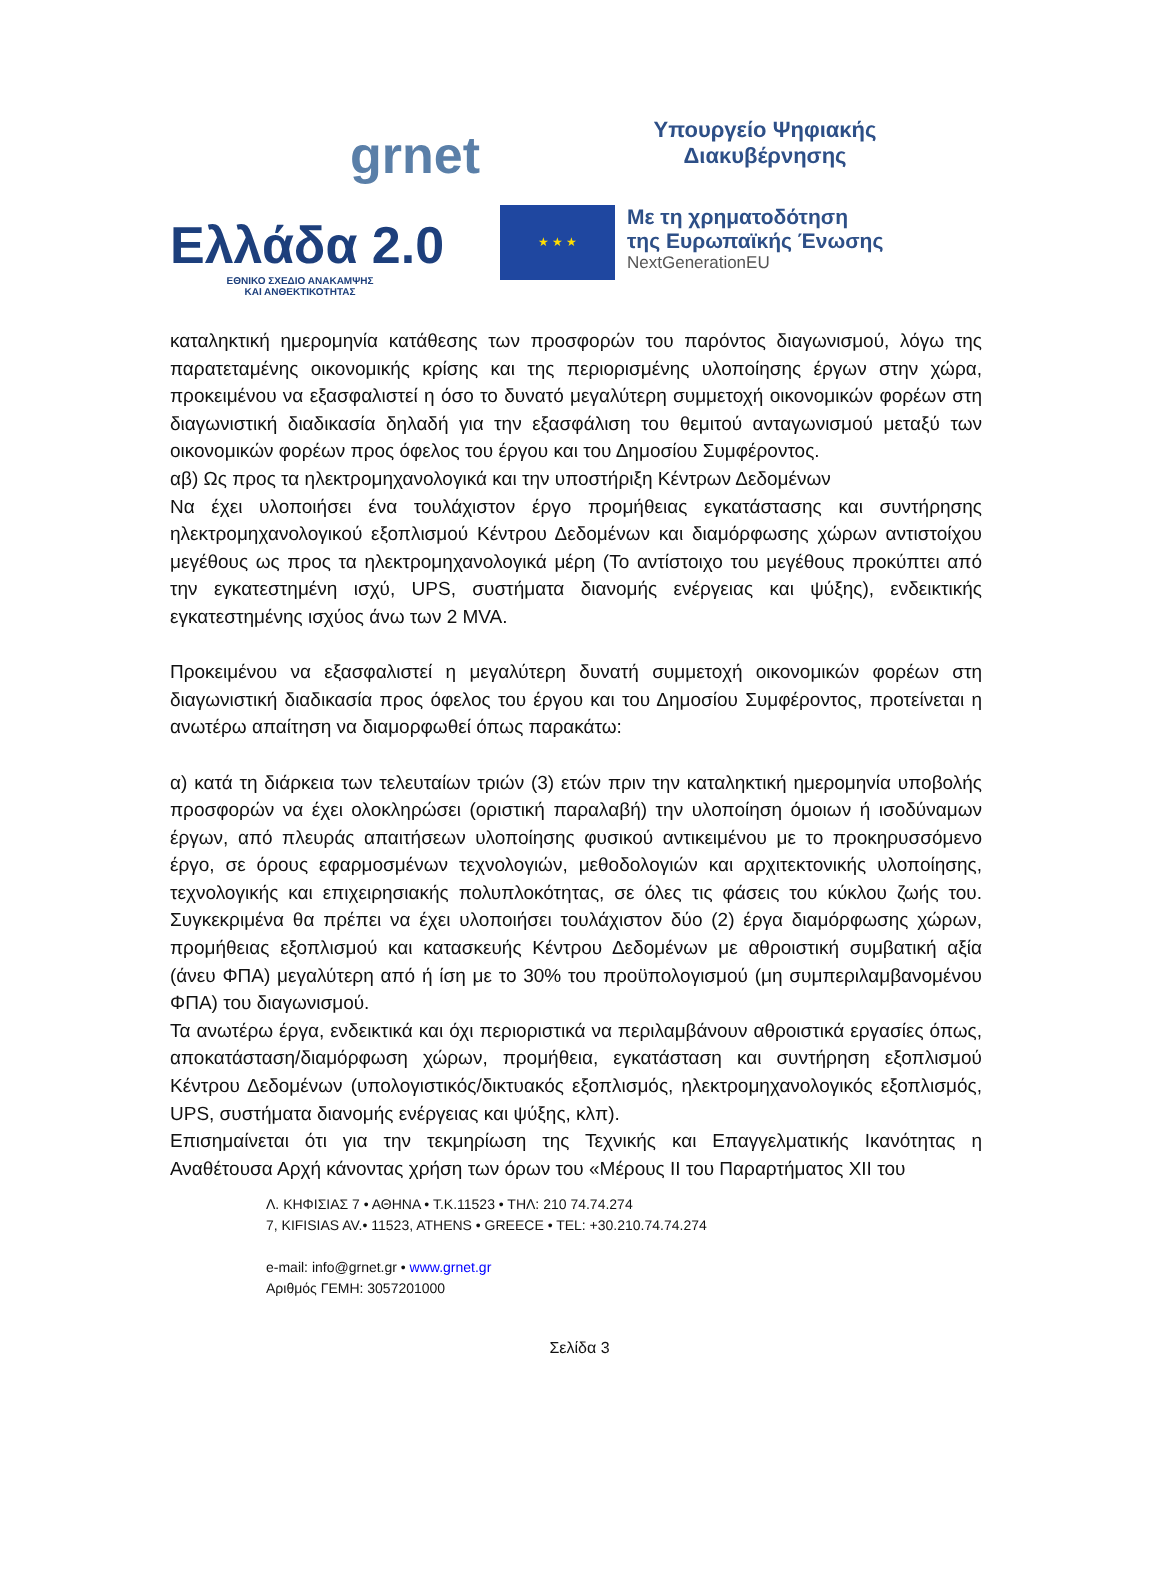grnet
Υπουργείο Ψηφιακής
Διακυβέρνησης
Ελλάδα 2.0
ΕΘΝΙΚΟ ΣΧΕΔΙΟ ΑΝΑΚΑΜΨΗΣ
ΚΑΙ ΑΝΘΕΚΤΙΚΟΤΗΤΑΣ
★ ★ ★
Με τη χρηματοδότηση
της Ευρωπαϊκής Ένωσης
NextGenerationEU
καταληκτική ημερομηνία κατάθεσης των προσφορών του παρόντος διαγωνισμού, λόγω της παρατεταμένης οικονομικής κρίσης και της περιορισμένης υλοποίησης έργων στην χώρα, προκειμένου να εξασφαλιστεί η όσο το δυνατό μεγαλύτερη συμμετοχή οικονομικών φορέων στη διαγωνιστική διαδικασία δηλαδή για την εξασφάλιση του θεμιτού ανταγωνισμού μεταξύ των οικονομικών φορέων προς όφελος του έργου και του Δημοσίου Συμφέροντος.
αβ) Ως προς τα ηλεκτρομηχανολογικά και την υποστήριξη Κέντρων Δεδομένων
Να έχει υλοποιήσει ένα τουλάχιστον έργο προμήθειας εγκατάστασης και συντήρησης ηλεκτρομηχανολογικού εξοπλισμού Κέντρου Δεδομένων και διαμόρφωσης χώρων αντιστοίχου μεγέθους ως προς τα ηλεκτρομηχανολογικά μέρη (Το αντίστοιχο του μεγέθους προκύπτει από την εγκατεστημένη ισχύ, UPS, συστήματα διανομής ενέργειας και ψύξης), ενδεικτικής εγκατεστημένης ισχύος άνω των 2 MVA.
Προκειμένου να εξασφαλιστεί η μεγαλύτερη δυνατή συμμετοχή οικονομικών φορέων στη διαγωνιστική διαδικασία προς όφελος του έργου και του Δημοσίου Συμφέροντος, προτείνεται η ανωτέρω απαίτηση να διαμορφωθεί όπως παρακάτω:
α) κατά τη διάρκεια των τελευταίων τριών (3) ετών πριν την καταληκτική ημερομηνία υποβολής προσφορών να έχει ολοκληρώσει (οριστική παραλαβή) την υλοποίηση όμοιων ή ισοδύναμων έργων, από πλευράς απαιτήσεων υλοποίησης φυσικού αντικειμένου με το προκηρυσσόμενο έργο, σε όρους εφαρμοσμένων τεχνολογιών, μεθοδολογιών και αρχιτεκτονικής υλοποίησης, τεχνολογικής και επιχειρησιακής πολυπλοκότητας, σε όλες τις φάσεις του κύκλου ζωής του. Συγκεκριμένα θα πρέπει να έχει υλοποιήσει τουλάχιστον δύο (2) έργα διαμόρφωσης χώρων, προμήθειας εξοπλισμού και κατασκευής Κέντρου Δεδομένων με αθροιστική συμβατική αξία (άνευ ΦΠΑ) μεγαλύτερη από ή ίση με το 30% του προϋπολογισμού (μη συμπεριλαμβανομένου ΦΠΑ) του διαγωνισμού.
Τα ανωτέρω έργα, ενδεικτικά και όχι περιοριστικά να περιλαμβάνουν αθροιστικά εργασίες όπως, αποκατάσταση/διαμόρφωση χώρων, προμήθεια, εγκατάσταση και συντήρηση εξοπλισμού Κέντρου Δεδομένων (υπολογιστικός/δικτυακός εξοπλισμός, ηλεκτρομηχανολογικός εξοπλισμός, UPS, συστήματα διανομής ενέργειας και ψύξης, κλπ).
Επισημαίνεται ότι για την τεκμηρίωση της Τεχνικής και Επαγγελματικής Ικανότητας η Αναθέτουσα Αρχή κάνοντας χρήση των όρων του «Μέρους ΙΙ του Παραρτήματος XII του
Λ. ΚΗΦΙΣΙΑΣ 7 • ΑΘΗΝΑ • Τ.Κ.11523 • ΤΗΛ: 210 74.74.274
7, KIFISIAS AV.• 11523, ATHENS • GREECE • TEL: +30.210.74.74.274
e-mail: info@grnet.gr • www.grnet.gr
Αριθμός ΓΕΜΗ: 3057201000
Σελίδα 3